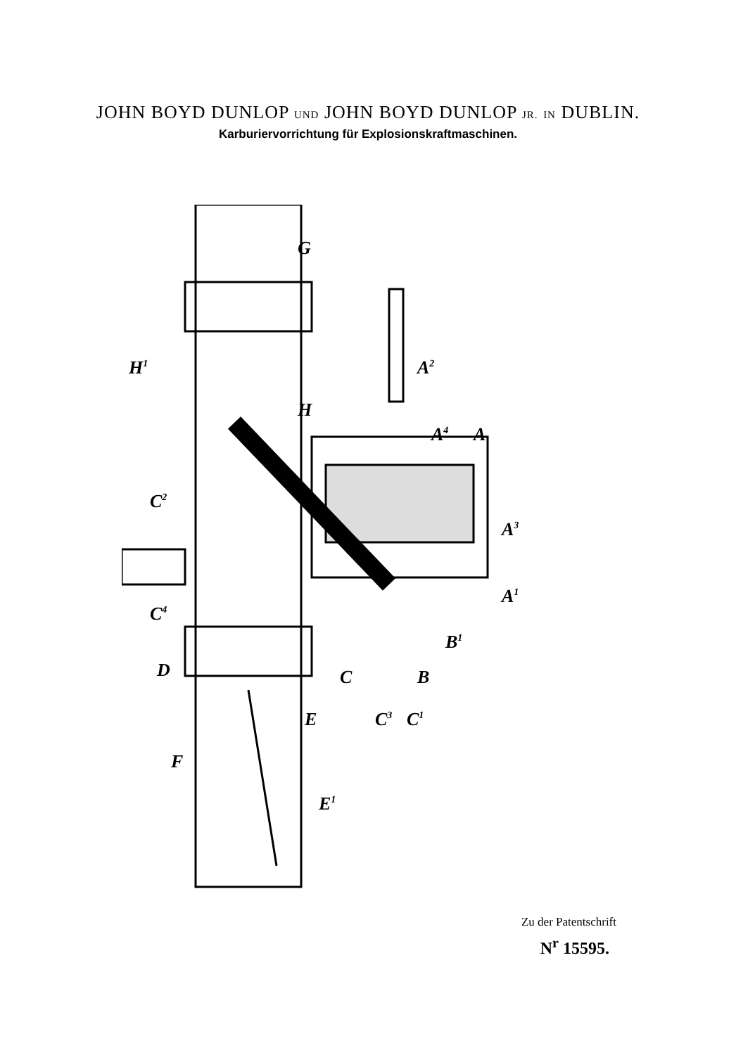JOHN BOYD DUNLOP UND JOHN BOYD DUNLOP JR. IN DUBLIN.
Karburiervorrichtung für Explosionskraftmaschinen.
G
H1
H
A2
A4
A
A3
A1
C2
C4
D
C
B1
B
C3
C1
E
F
E1
Zu der Patentschrift
N<sup>r</sup> 15595.